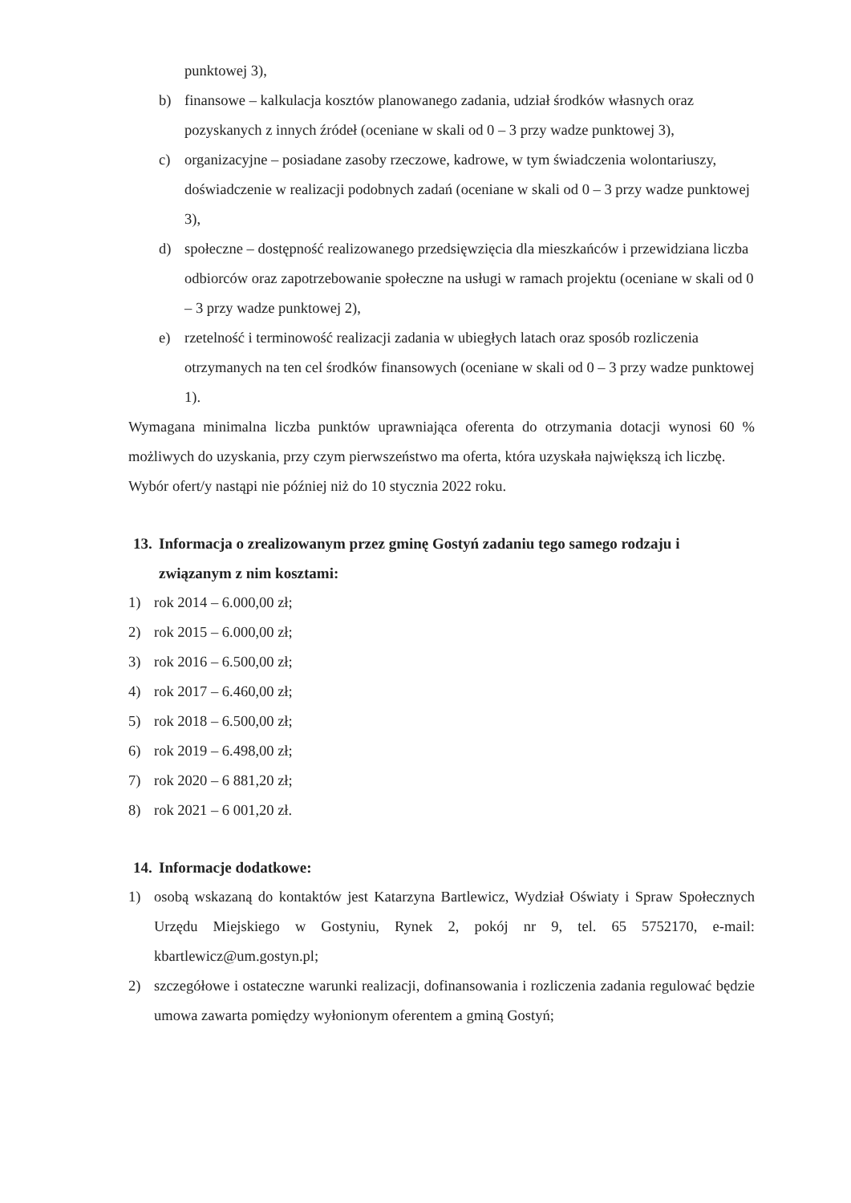punktowej 3),
b) finansowe – kalkulacja kosztów planowanego zadania, udział środków własnych oraz pozyskanych z innych źródeł (oceniane w skali od 0 – 3 przy wadze punktowej 3),
c) organizacyjne – posiadane zasoby rzeczowe, kadrowe, w tym świadczenia wolontariuszy, doświadczenie w realizacji podobnych zadań (oceniane w skali od 0 – 3 przy wadze punktowej 3),
d) społeczne – dostępność realizowanego przedsięwzięcia dla mieszkańców i przewidziana liczba odbiorców oraz zapotrzebowanie społeczne na usługi w ramach projektu (oceniane w skali od 0 – 3 przy wadze punktowej 2),
e) rzetelność i terminowość realizacji zadania w ubiegłych latach oraz sposób rozliczenia otrzymanych na ten cel środków finansowych (oceniane w skali od 0 – 3 przy wadze punktowej 1).
Wymagana minimalna liczba punktów uprawniająca oferenta do otrzymania dotacji wynosi 60 % możliwych do uzyskania, przy czym pierwszeństwo ma oferta, która uzyskała największą ich liczbę.
Wybór ofert/y nastąpi nie później niż do 10 stycznia 2022 roku.
13. Informacja o zrealizowanym przez gminę Gostyń zadaniu tego samego rodzaju i związanym z nim kosztami:
1) rok 2014 – 6.000,00 zł;
2) rok 2015 – 6.000,00 zł;
3) rok 2016 – 6.500,00 zł;
4) rok 2017 – 6.460,00 zł;
5) rok 2018 – 6.500,00 zł;
6) rok 2019 – 6.498,00 zł;
7) rok 2020 – 6 881,20 zł;
8) rok 2021 – 6 001,20 zł.
14. Informacje dodatkowe:
1) osobą wskazaną do kontaktów jest Katarzyna Bartlewicz, Wydział Oświaty i Spraw Społecznych Urzędu Miejskiego w Gostyniu, Rynek 2, pokój nr 9, tel. 65 5752170, e-mail: kbartlewicz@um.gostyn.pl;
2) szczegółowe i ostateczne warunki realizacji, dofinansowania i rozliczenia zadania regulować będzie umowa zawarta pomiędzy wyłonionym oferentem a gminą Gostyń;